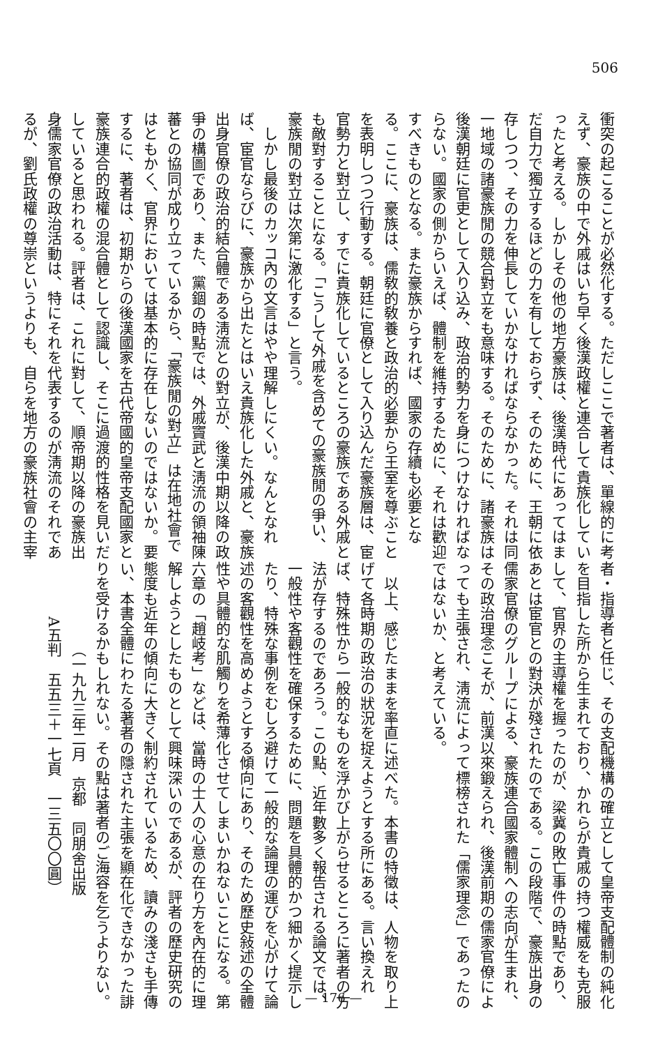506
衝突の起こることが必然化する。ただしここで著者は、單線的に考
えず、豪族の中で外戚はいち早く後漢政權と連合して貴族化してい
ったと考える。しかしその他の地方豪族は、後漢時代にあってはま
だ自力で獨立するほどの力を有しておらず、そのために、王朝に依
存しつつ、その力を伸長していかなければならなかった。それは同
一地域の諸豪族閒の競合對立をも意味する。そのために、諸豪族は
後漢朝廷に官吏として入り込み、政治的勢力を身につけなければな
らない。國家の側からいえば、體制を維持するために、それは歡迎
すべきものとなる。また豪族からすれば、國家の存續も必要とな
る。ここに、豪族は、儒敎的敎養と政治的必要から王室を尊ぶこと
を表明しつつ行動する。朝廷に官僚として入り込んだ豪族層は、宦
官勢力と對立し、すでに貴族化しているところの豪族である外戚と
も敵對することになる。「こうして外戚を含めての豪族閒の爭い、
豪族閒の對立は次第に激化する」と言う。
　しかし最後のカッコ內の文言はやや理解しにくい。なんとなれ
ば、宦官ならびに、豪族から出たとはいえ貴族化した外戚と、豪族
出身官僚の政治的結合體である淸流との對立が、後漢中期以降の政
爭の構圖であり、また、黨錮の時點では、外戚竇武と淸流の領袖陳
蕃との協同が成り立っているから、「豪族閒の對立」は在地社會で
はともかく、官界においては基本的に存在しないのではないか。要
するに、著者は、初期からの後漢國家を古代帝國的皇帝支配國家と
豪族連合的政權の混合體として認識し、そこに過渡的性格を見いだ
していると思われる。評者は、これに對して、順帝期以降の豪族出
身儒家官僚の政治活動は、特にそれを代表するのが淸流のそれであ
るが、劉氏政權の尊崇というよりも、自らを地方の豪族社會の主宰
者・指導者と任じ、その支配機構の確立として皇帝支配體制の純化
を目指した所から生まれており、かれらが貴戚の持つ權威をも克服
して、官界の主導權を握ったのが、梁冀の敗亡事件の時點であり、
あとは宦官との對決が殘されたのである。この段階で、豪族出身の
儒家官僚のグループによる、豪族連合國家體制への志向が生まれ、
その政治理念こそが、前漢以來鍛えられ、後漢前期の儒家官僚によ
っても主張され、淸流によって標榜された「儒家理念」であったの
ではないか、と考えている。
　以上、感じたままを率直に述べた。本書の特徵は、人物を取り上
げて各時期の政治の狀況を捉えようとする所にある。言い換えれ
ば、特殊性から一般的なものを浮かび上がらせるところに著者の方
法が存するのであろう。この點、近年數多く報告される論文では、
一般性や客觀性を確保するために、問題を具體的かつ細かく提示し
たり、特殊な事例をむしろ避けて一般的な論理の運びを心がけて論
述の客觀性を高めようとする傾向にあり、そのため歷史敍述の全體
性や具體的な肌觸りを希薄化させてしまいかねないことになる。第
六章の「趙岐考」などは、當時の士人の心意の在り方を內在的に理
解しようとしたものとして興味深いのであるが、評者の歷史硏究の
態度も近年の傾向に大きく制約されているため、讀みの淺さも手傳
い、本書全體にわたる著者の隱された主張を顯在化できなかった誹
りを受けるかもしれない。その點は著者のご海容を乞うよりない。
（一九九三年二月　京都　同朋舍出版
A五判　五五三＋一七頁　一三五〇〇圓）
— 176 —